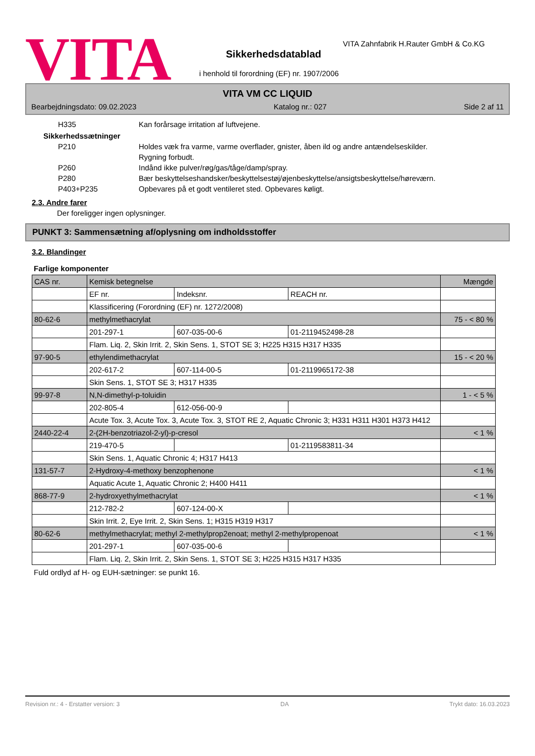VITA
VITA Zahnfabrik H.Rauter GmbH & Co.KG
Sikkerhedsdatablad
i henhold til forordning (EF) nr. 1907/2006
VITA VM CC LIQUID
Bearbejdningsdato: 09.02.2023 Katalog nr.: 027 Side 2 af 11
H335 Kan forårsage irritation af luftvejene.
Sikkerhedssætninger
P210 Holdes væk fra varme, varme overflader, gnister, åben ild og andre antændelseskilder.
Rygning forbudt.
P260 Indånd ikke pulver/røg/gas/tåge/damp/spray.
P280 Bær beskyttelseshandsker/beskyttelsestøj/øjenbeskyttelse/ansigtsbeskyttelse/høreværn.
P403+P235 Opbevares på et godt ventileret sted. Opbevares køligt.
2.3. Andre farer
Der foreligger ingen oplysninger.
PUNKT 3: Sammensætning af/oplysning om indholdsstoffer
3.2. Blandinger
Farlige komponenter
| CAS nr. | Kemisk betegnelse | | | Mængde |
| | EF nr. | Indeksnr. | REACH nr. | |
| | Klassificering (Forordning (EF) nr. 1272/2008) | | | |
| 80-62-6 | methylmethacrylat | | | 75 - < 80 % |
| | 201-297-1 | 607-035-00-6 | 01-2119452498-28 | |
| | Flam. Liq. 2, Skin Irrit. 2, Skin Sens. 1, STOT SE 3; H225 H315 H317 H335 | | | |
| 97-90-5 | ethylendimethacrylat | | | 15 - < 20 % |
| | 202-617-2 | 607-114-00-5 | 01-2119965172-38 | |
| | Skin Sens. 1, STOT SE 3; H317 H335 | | | |
| 99-97-8 | N,N-dimethyl-p-toluidin | | | 1 - < 5 % |
| | 202-805-4 | 612-056-00-9 | | |
| | Acute Tox. 3, Acute Tox. 3, Acute Tox. 3, STOT RE 2, Aquatic Chronic 3; H331 H311 H301 H373 H412 | | | |
| 2440-22-4 | 2-(2H-benzotriazol-2-yl)-p-cresol | | | < 1 % |
| | 219-470-5 | | 01-2119583811-34 | |
| | Skin Sens. 1, Aquatic Chronic 4; H317 H413 | | | |
| 131-57-7 | 2-Hydroxy-4-methoxy benzophenone | | | < 1 % |
| | Aquatic Acute 1, Aquatic Chronic 2; H400 H411 | | | |
| 868-77-9 | 2-hydroxyethylmethacrylat | | | < 1 % |
| | 212-782-2 | 607-124-00-X | | |
| | Skin Irrit. 2, Eye Irrit. 2, Skin Sens. 1; H315 H319 H317 | | | |
| 80-62-6 | methylmethacrylat; methyl 2-methylprop2enoat; methyl 2-methylpropenoat | | | < 1 % |
| | 201-297-1 | 607-035-00-6 | | |
| | Flam. Liq. 2, Skin Irrit. 2, Skin Sens. 1, STOT SE 3; H225 H315 H317 H335 | | | |
Fuld ordlyd af H- og EUH-sætninger: se punkt 16.
Revision nr.: 4 - Erstatter version: 3 DA Trykt dato: 16.03.2023